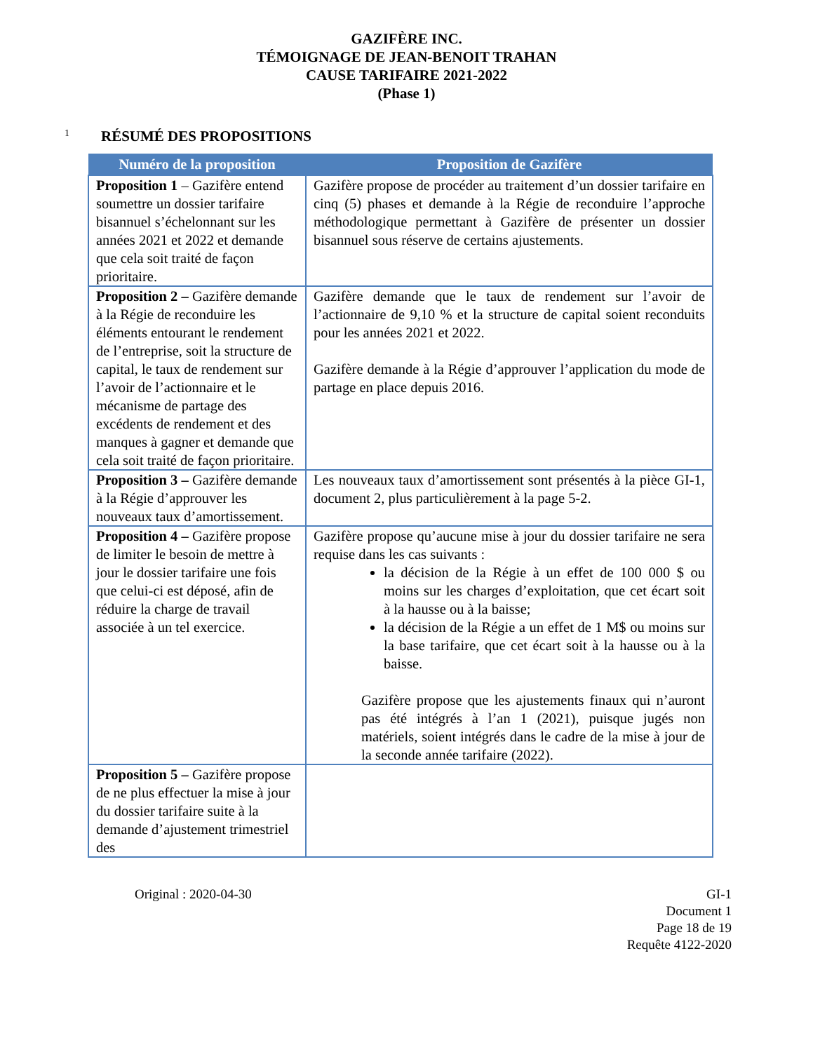GAZIFÈRE INC.
TÉMOIGNAGE DE JEAN-BENOIT TRAHAN
CAUSE TARIFAIRE 2021-2022
(Phase 1)
1 RÉSUMÉ DES PROPOSITIONS
| Numéro de la proposition | Proposition de Gazifère |
| --- | --- |
| Proposition 1 – Gazifère entend soumettre un dossier tarifaire bisannuel s’échelonnant sur les années 2021 et 2022 et demande que cela soit traité de façon prioritaire. | Gazifère propose de procéder au traitement d’un dossier tarifaire en cinq (5) phases et demande à la Régie de reconduire l’approche méthodologique permettant à Gazifère de présenter un dossier bisannuel sous réserve de certains ajustements. |
| Proposition 2 – Gazifère demande à la Régie de reconduire les éléments entourant le rendement de l’entreprise, soit la structure de capital, le taux de rendement sur l’avoir de l’actionnaire et le mécanisme de partage des excédents de rendement et des manques à gagner et demande que cela soit traité de façon prioritaire. | Gazifère demande que le taux de rendement sur l’avoir de l’actionnaire de 9,10 % et la structure de capital soient reconduits pour les années 2021 et 2022. Gazifère demande à la Régie d’approuver l’application du mode de partage en place depuis 2016. |
| Proposition 3 – Gazifère demande à la Régie d’approuver les nouveaux taux d’amortissement. | Les nouveaux taux d’amortissement sont présentés à la pièce GI-1, document 2, plus particulièrement à la page 5-2. |
| Proposition 4 – Gazifère propose de limiter le besoin de mettre à jour le dossier tarifaire une fois que celui-ci est déposé, afin de réduire la charge de travail associée à un tel exercice. | Gazifère propose qu’aucune mise à jour du dossier tarifaire ne sera requise dans les cas suivants : la décision de la Régie à un effet de 100 000 $ ou moins sur les charges d’exploitation, que cet écart soit à la hausse ou à la baisse; la décision de la Régie a un effet de 1 M$ ou moins sur la base tarifaire, que cet écart soit à la hausse ou à la baisse. Gazifère propose que les ajustements finaux qui n’auront pas été intégrés à l’an 1 (2021), puisque jugés non matériels, soient intégrés dans le cadre de la mise à jour de la seconde année tarifaire (2022). |
| Proposition 5 – Gazifère propose de ne plus effectuer la mise à jour du dossier tarifaire suite à la demande d’ajustement trimestriel des | |
Original : 2020-04-30 GI-1
Document 1
Page 18 de 19
Requête 4122-2020